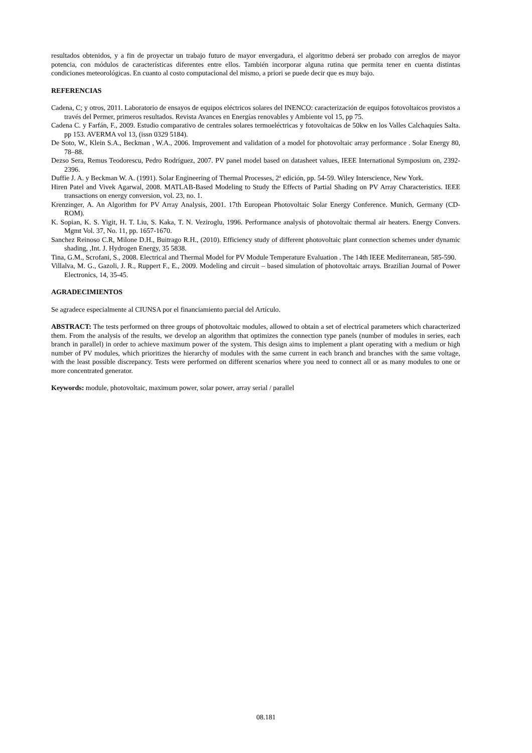resultados obtenidos, y a fin de proyectar un trabajo futuro de mayor envergadura, el algoritmo deberá ser probado con arreglos de mayor potencia, con módulos de características diferentes entre ellos. También incorporar alguna rutina que permita tener en cuenta distintas condiciones meteorológicas. En cuanto al costo computacional del mismo, a priori se puede decir que es muy bajo.
REFERENCIAS
Cadena, C; y otros, 2011. Laboratorio de ensayos de equipos eléctricos solares del INENCO: caracterización de equipos fotovoltaicos provistos a través del Permer, primeros resultados. Revista Avances en Energías renovables y Ambiente vol 15, pp 75.
Cadena C. y Farfán, F., 2009. Estudio comparativo de centrales solares termoeléctricas y fotovoltaicas de 50kw en los Valles Calchaquíes Salta. pp 153. AVERMA vol 13, (issn 0329 5184).
De Soto, W., Klein S.A., Beckman , W.A., 2006. Improvement and validation of a model for photovoltaic array performance . Solar Energy 80, 78–88.
Dezso Sera, Remus Teodorescu, Pedro Rodríguez, 2007. PV panel model based on datasheet values, IEEE International Symposium on, 2392-2396.
Duffie J. A. y Beckman W. A. (1991). Solar Engineering of Thermal Processes, 2ª edición, pp. 54-59. Wiley Interscience, New York.
Hiren Patel and Vivek Agarwal, 2008. MATLAB-Based Modeling to Study the Effects of Partial Shading on PV Array Characteristics. IEEE transactions on energy conversion, vol. 23, no. 1.
Krenzinger, A. An Algorithm for PV Array Analysis, 2001. 17th European Photovoltaic Solar Energy Conference. Munich, Germany (CD-ROM).
K. Sopian, K. S. Yigit, H. T. Liu, S. Kaka, T. N. Veziroglu, 1996. Performance analysis of photovoltaic thermal air heaters. Energy Convers. Mgmt Vol. 37, No. 11, pp. 1657-1670.
Sanchez Reinoso C.R, Milone D.H., Buitrago R.H., (2010). Efficiency study of different photovoltaic plant connection schemes under dynamic shading, ,Int. J. Hydrogen Energy, 35 5838.
Tina, G.M., Scrofani, S., 2008. Electrical and Thermal Model for PV Module Temperature Evaluation . The 14th IEEE Mediterranean, 585-590.
Villalva, M. G., Gazoli, J. R., Ruppert F., E., 2009. Modeling and circuit – based simulation of photovoltaic arrays. Brazilian Journal of Power Electronics, 14, 35-45.
AGRADECIMIENTOS
Se agradece especialmente al CIUNSA por el financiamiento parcial del Artículo.
ABSTRACT: The tests performed on three groups of photovoltaic modules, allowed to obtain a set of electrical parameters which characterized them. From the analysis of the results, we develop an algorithm that optimizes the connection type panels (number of modules in series, each branch in parallel) in order to achieve maximum power of the system. This design aims to implement a plant operating with a medium or high number of PV modules, which prioritizes the hierarchy of modules with the same current in each branch and branches with the same voltage, with the least possible discrepancy. Tests were performed on different scenarios where you need to connect all or as many modules to one or more concentrated generator.
Keywords: module, photovoltaic, maximum power, solar power, array serial / parallel
08.181